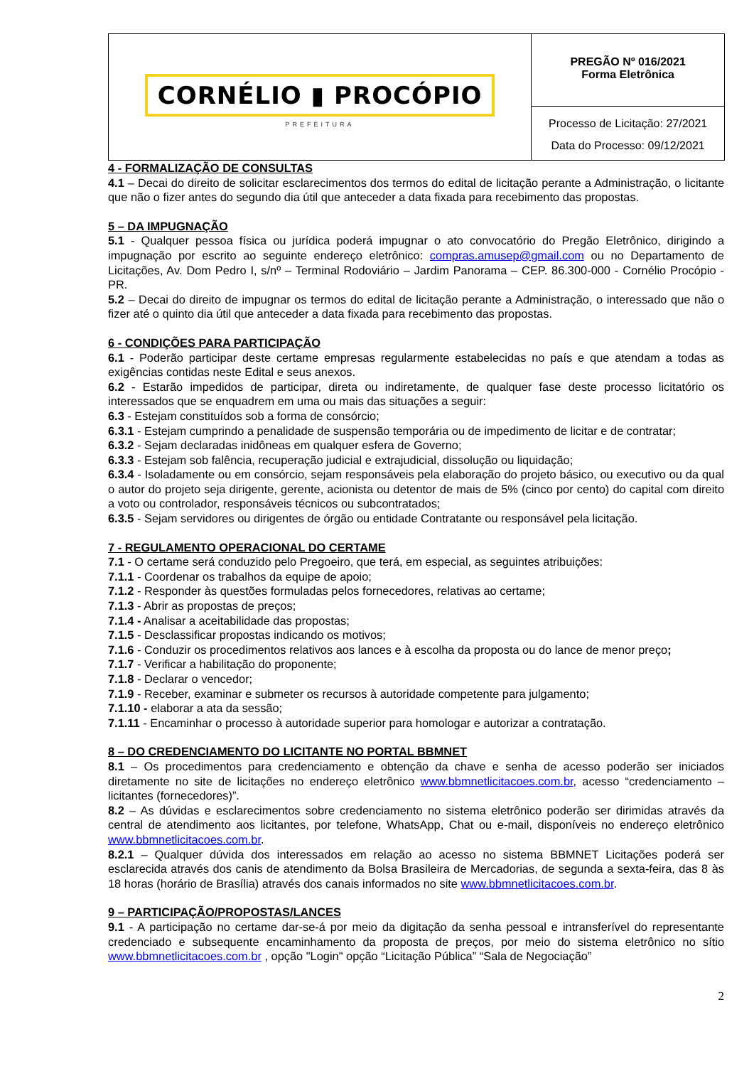| CORNÉLIO ▮ PROCÓPIO PREFEITURA | PREGÃO Nº 016/2021 Forma Eletrônica |
| | Processo de Licitação: 27/2021 Data do Processo: 09/12/2021 |
4 - FORMALIZAÇÃO DE CONSULTAS
4.1 – Decai do direito de solicitar esclarecimentos dos termos do edital de licitação perante a Administração, o licitante que não o fizer antes do segundo dia útil que anteceder a data fixada para recebimento das propostas.
5 – DA IMPUGNAÇÃO
5.1 - Qualquer pessoa física ou jurídica poderá impugnar o ato convocatório do Pregão Eletrônico, dirigindo a impugnação por escrito ao seguinte endereço eletrônico: compras.amusep@gmail.com ou no Departamento de Licitações, Av. Dom Pedro I, s/nº – Terminal Rodoviário – Jardim Panorama – CEP. 86.300-000 - Cornélio Procópio - PR.
5.2 – Decai do direito de impugnar os termos do edital de licitação perante a Administração, o interessado que não o fizer até o quinto dia útil que anteceder a data fixada para recebimento das propostas.
6 - CONDIÇÕES PARA PARTICIPAÇÃO
6.1 - Poderão participar deste certame empresas regularmente estabelecidas no país e que atendam a todas as exigências contidas neste Edital e seus anexos.
6.2 - Estarão impedidos de participar, direta ou indiretamente, de qualquer fase deste processo licitatório os interessados que se enquadrem em uma ou mais das situações a seguir:
6.3 - Estejam constituídos sob a forma de consórcio;
6.3.1 - Estejam cumprindo a penalidade de suspensão temporária ou de impedimento de licitar e de contratar;
6.3.2 - Sejam declaradas inidôneas em qualquer esfera de Governo;
6.3.3 - Estejam sob falência, recuperação judicial e extrajudicial, dissolução ou liquidação;
6.3.4 - Isoladamente ou em consórcio, sejam responsáveis pela elaboração do projeto básico, ou executivo ou da qual o autor do projeto seja dirigente, gerente, acionista ou detentor de mais de 5% (cinco por cento) do capital com direito a voto ou controlador, responsáveis técnicos ou subcontratados;
6.3.5 - Sejam servidores ou dirigentes de órgão ou entidade Contratante ou responsável pela licitação.
7 - REGULAMENTO OPERACIONAL DO CERTAME
7.1 - O certame será conduzido pelo Pregoeiro, que terá, em especial, as seguintes atribuições:
7.1.1 - Coordenar os trabalhos da equipe de apoio;
7.1.2 - Responder às questões formuladas pelos fornecedores, relativas ao certame;
7.1.3 - Abrir as propostas de preços;
7.1.4 - Analisar a aceitabilidade das propostas;
7.1.5 - Desclassificar propostas indicando os motivos;
7.1.6 - Conduzir os procedimentos relativos aos lances e à escolha da proposta ou do lance de menor preço;
7.1.7 - Verificar a habilitação do proponente;
7.1.8 - Declarar o vencedor;
7.1.9 - Receber, examinar e submeter os recursos à autoridade competente para julgamento;
7.1.10 - elaborar a ata da sessão;
7.1.11 - Encaminhar o processo à autoridade superior para homologar e autorizar a contratação.
8 – DO CREDENCIAMENTO DO LICITANTE NO PORTAL BBMNET
8.1 – Os procedimentos para credenciamento e obtenção da chave e senha de acesso poderão ser iniciados diretamente no site de licitações no endereço eletrônico www.bbmnetlicitacoes.com.br, acesso “credenciamento – licitantes (fornecedores)”.
8.2 – As dúvidas e esclarecimentos sobre credenciamento no sistema eletrônico poderão ser dirimidas através da central de atendimento aos licitantes, por telefone, WhatsApp, Chat ou e-mail, disponíveis no endereço eletrônico www.bbmnetlicitacoes.com.br.
8.2.1 – Qualquer dúvida dos interessados em relação ao acesso no sistema BBMNET Licitações poderá ser esclarecida através dos canis de atendimento da Bolsa Brasileira de Mercadorias, de segunda a sexta-feira, das 8 às 18 horas (horário de Brasília) através dos canais informados no site www.bbmnetlicitacoes.com.br.
9 – PARTICIPAÇÃO/PROPOSTAS/LANCES
9.1 - A participação no certame dar-se-á por meio da digitação da senha pessoal e intransferível do representante credenciado e subsequente encaminhamento da proposta de preços, por meio do sistema eletrônico no sítio www.bbmnetlicitacoes.com.br , opção "Login" opção “Licitação Pública” “Sala de Negociação”
2